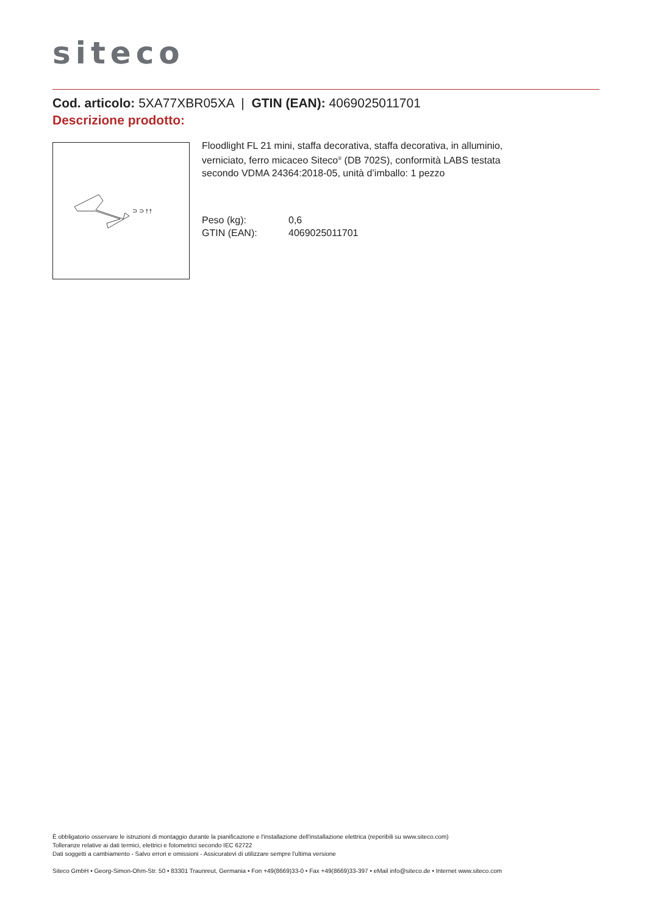siteco
Cod. articolo: 5XA77XBR05XA | GTIN (EAN): 4069025011701
Descrizione prodotto:
⊃ ⊃ ⫯ ⫯
Floodlight FL 21 mini, staffa decorativa, staffa decorativa, in alluminio, verniciato, ferro micaceo Siteco<sup>®</sup> (DB 702S), conformità LABS testata secondo VDMA 24364:2018-05, unità d’imballo: 1 pezzo
Peso (kg): 0,6
GTIN (EAN): 4069025011701
È obbligatorio osservare le istruzioni di montaggio durante la pianificazione e l'installazione dell'installazione elettrica (reperibili su www.siteco.com)
Tolleranze relative ai dati termici, elettrici e fotometrici secondo IEC 62722
Dati soggetti a cambiamento - Salvo errori e omissioni - Assicuratevi di utilizzare sempre l'ultima versione
Siteco GmbH • Georg-Simon-Ohm-Str. 50 • 83301 Traunreut, Germania • Fon +49(8669)33-0 • Fax +49(8669)33-397 • eMail info@siteco.de • Internet www.siteco.com